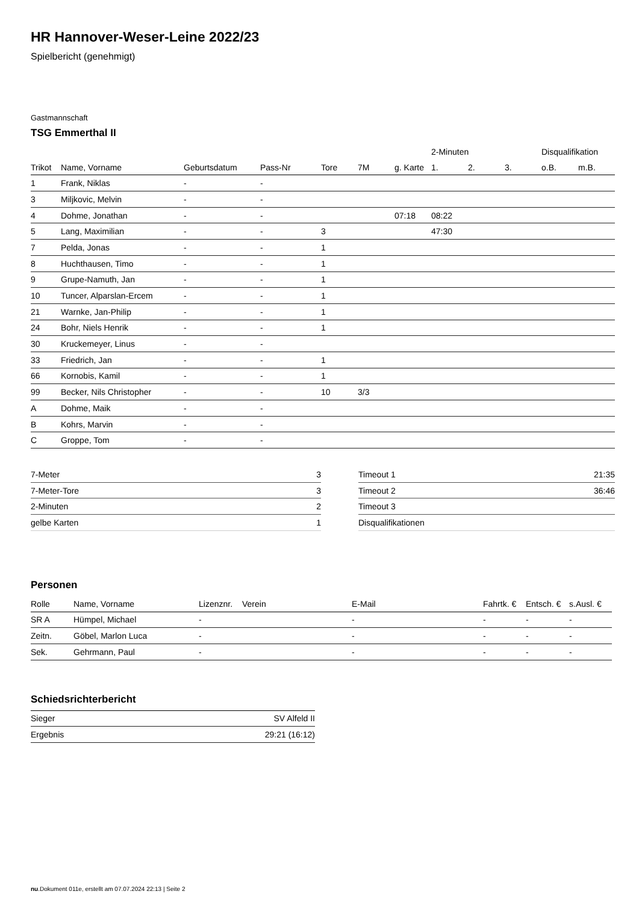HR Hannover-Weser-Leine 2022/23
Spielbericht (genehmigt)
Gastmannschaft
TSG Emmerthal II
| | | | | | | | 2-Minuten | | | Disqualifikation | |
| --- | --- | --- | --- | --- | --- | --- | --- | --- | --- | --- | --- |
| Trikot | Name, Vorname | Geburtsdatum | Pass-Nr | Tore | 7M | g. Karte | 1. | 2. | 3. | o.B. | m.B. |
| 1 | Frank, Niklas | - | - | | | | | | | | |
| 3 | Miljkovic, Melvin | - | - | | | | | | | | |
| 4 | Dohme, Jonathan | - | - | | | 07:18 | 08:22 | | | | |
| 5 | Lang, Maximilian | - | - | 3 | | | 47:30 | | | | |
| 7 | Pelda, Jonas | - | - | 1 | | | | | | | |
| 8 | Huchthausen, Timo | - | - | 1 | | | | | | | |
| 9 | Grupe-Namuth, Jan | - | - | 1 | | | | | | | |
| 10 | Tuncer, Alparslan-Ercem | - | - | 1 | | | | | | | |
| 21 | Warnke, Jan-Philip | - | - | 1 | | | | | | | |
| 24 | Bohr, Niels Henrik | - | - | 1 | | | | | | | |
| 30 | Kruckemeyer, Linus | - | - | | | | | | | | |
| 33 | Friedrich, Jan | - | - | 1 | | | | | | | |
| 66 | Kornobis, Kamil | - | - | 1 | | | | | | | |
| 99 | Becker, Nils Christopher | - | - | 10 | 3/3 | | | | | | |
| A | Dohme, Maik | - | - | | | | | | | | |
| B | Kohrs, Marvin | - | - | | | | | | | | |
| C | Groppe, Tom | - | - | | | | | | | | |
| 7-Meter | 3 |
| 7-Meter-Tore | 3 |
| 2-Minuten | 2 |
| gelbe Karten | 1 |
| Timeout 1 | 21:35 |
| Timeout 2 | 36:46 |
| Timeout 3 | |
| Disqualifikationen | |
Personen
| Rolle | Name, Vorname | Lizenznr. | Verein | E-Mail | Fahrtk. € | Entsch. € | s.Ausl. € |
| --- | --- | --- | --- | --- | --- | --- | --- |
| SR A | Hümpel, Michael | - | | - | - | - | - |
| Zeitn. | Göbel, Marlon Luca | - | | - | - | - | - |
| Sek. | Gehrmann, Paul | - | | - | - | - | - |
Schiedsrichterbericht
| Sieger | SV Alfeld II |
| Ergebnis | 29:21 (16:12) |
nu.Dokument 011e, erstellt am 07.07.2024 22:13 | Seite 2